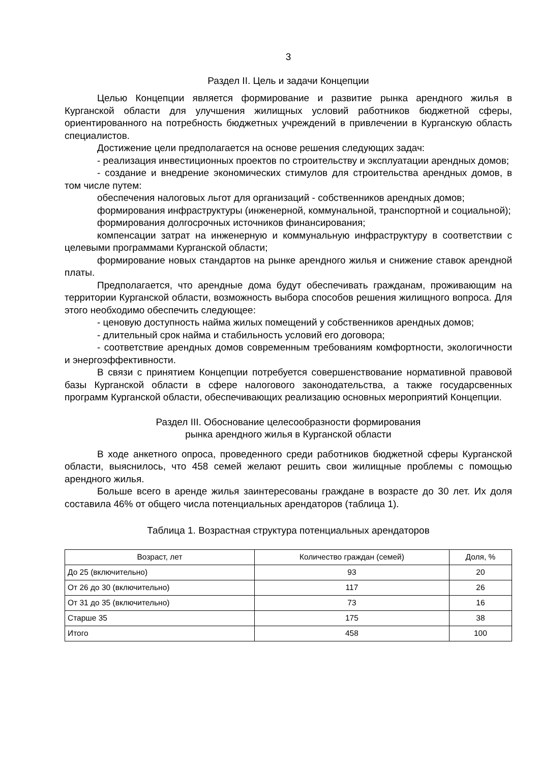3
Раздел II. Цель и задачи Концепции
Целью Концепции является формирование и развитие рынка арендного жилья в Курганской области для улучшения жилищных условий работников бюджетной сферы, ориентированного на потребность бюджетных учреждений в привлечении в Курганскую область специалистов.
Достижение цели предполагается на основе решения следующих задач:
- реализация инвестиционных проектов по строительству и эксплуатации арендных домов;
- создание и внедрение экономических стимулов для строительства арендных домов, в том числе путем:
обеспечения налоговых льгот для организаций - собственников арендных домов;
формирования инфраструктуры (инженерной, коммунальной, транспортной и социальной);
формирования долгосрочных источников финансирования;
компенсации затрат на инженерную и коммунальную инфраструктуру в соответствии с целевыми программами Курганской области;
формирование новых стандартов на рынке арендного жилья и снижение ставок арендной платы.
Предполагается, что арендные дома будут обеспечивать гражданам, проживающим на территории Курганской области, возможность выбора способов решения жилищного вопроса. Для этого необходимо обеспечить следующее:
- ценовую доступность найма жилых помещений у собственников арендных домов;
- длительный срок найма и стабильность условий его договора;
- соответствие арендных домов современным требованиям комфортности, экологичности и энергоэффективности.
В связи с принятием Концепции потребуется совершенствование нормативной правовой базы Курганской области в сфере налогового законодательства, а также государсвенных программ Курганской области, обеспечивающих реализацию основных мероприятий Концепции.
Раздел III. Обоснование целесообразности формирования
рынка арендного жилья в Курганской области
В ходе анкетного опроса, проведенного среди работников бюджетной сферы Курганской области, выяснилось, что 458 семей желают решить свои жилищные проблемы с помощью арендного жилья.
Больше всего в аренде жилья заинтересованы граждане в возрасте до 30 лет. Их доля составила 46% от общего числа потенциальных арендаторов (таблица 1).
Таблица 1. Возрастная структура потенциальных арендаторов
| Возраст, лет | Количество граждан (семей) | Доля, % |
| --- | --- | --- |
| До 25 (включительно) | 93 | 20 |
| От 26 до 30 (включительно) | 117 | 26 |
| От 31 до 35 (включительно) | 73 | 16 |
| Старше 35 | 175 | 38 |
| Итого | 458 | 100 |